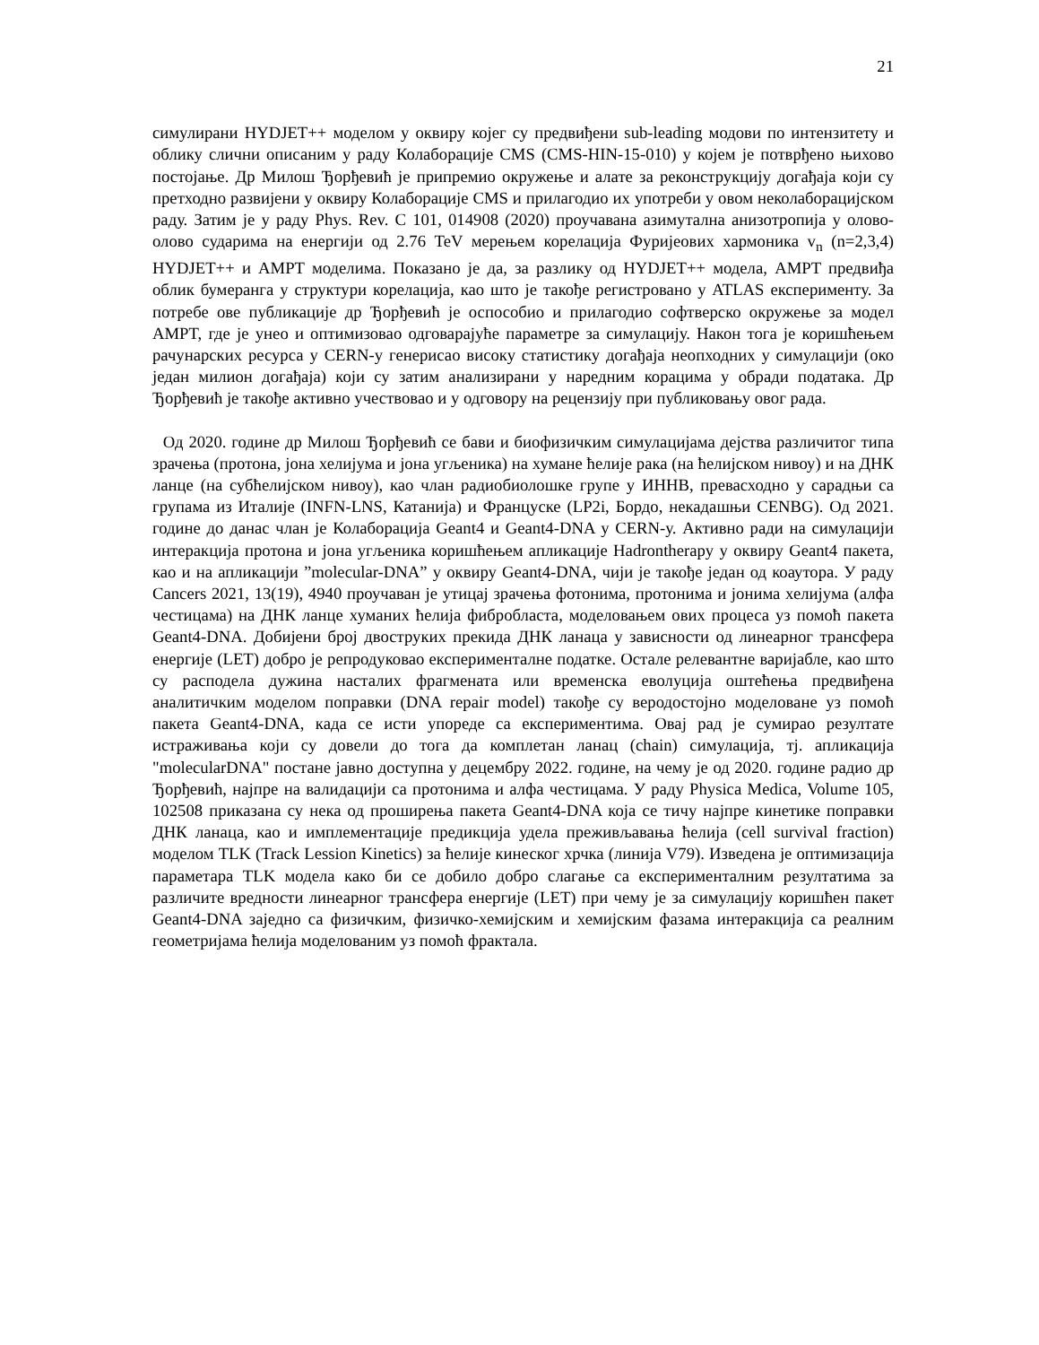21
симулирани HYDJET++ моделом у оквиру којег су предвиђени sub-leading модови по интензитету и облику слични описаним у раду Колаборације CMS (CMS-HIN-15-010) у којем је потврђено њихово постојање. Др Милош Ђорђевић је припремио окружење и алате за реконструкцију догађаја који су претходно развијени у оквиру Колаборације CMS и прилагодио их употреби у овом неколаборацијском раду. Затим је у раду Phys. Rev. C 101, 014908 (2020) проучавана азимутална анизотропија у олово-олово сударима на енергији од 2.76 TeV мерењем корелација Фуријеових хармоника v<sub>n</sub> (n=2,3,4) HYDJET++ и AMPT моделима. Показано је да, за разлику од HYDJET++ модела, AMPT предвиђа облик бумеранга у структури корелација, као што је такође регистровано у ATLAS експерименту. За потребе ове публикације др Ђорђевић је оспособио и прилагодио софтверско окружење за модел AMPT, где је унео и оптимизовао одговарајуће параметре за симулацију. Након тога је коришћењем рачунарских ресурса у CERN-у генерисао високу статистику догађаја неопходних у симулацији (око један милион догађаја) који су затим анализирани у наредним корацима у обради података. Др Ђорђевић је такође активно учествовао и у одговору на рецензију при публиковању овог рада.
Од 2020. године др Милош Ђорђевић се бави и биофизичким симулацијама дејства различитог типа зрачења (протона, јона хелијума и јона угљеника) на хумане ћелије рака (на ћелијском нивоу) и на ДНК ланце (на субћелијском нивоу), као члан радиобиолошке групе у ИННВ, превасходно у сарадњи са групама из Италије (INFN-LNS, Катанија) и Француске (LP2i, Бордо, некадашњи CENBG). Од 2021. године до данас члан је Колаборација Geant4 и Geant4-DNA у CERN-у. Активно ради на симулацији интеракција протона и јона угљеника коришћењем апликације Hadrontherapy у оквиру Geant4 пакета, као и на апликацији ”molecular-DNA” у оквиру Geant4-DNA, чији је такође један од коаутора. У раду Cancers 2021, 13(19), 4940 проучаван је утицај зрачења фотонима, протонима и јонима хелијума (алфа честицама) на ДНК ланце хуманих ћелија фибробласта, моделовањем ових процеса уз помоћ пакета Geant4-DNA. Добијени број двоструких прекида ДНК ланаца у зависности од линеарног трансфера енергије (LET) добро је репродуковао експерименталне податке. Остале релевантне варијабле, као што су расподела дужина насталих фрагмената или временска еволуција оштећења предвиђена аналитичким моделом поправки (DNA repair model) такође су веродостојно моделоване уз помоћ пакета Geant4-DNA, када се исти упореде са експериментима. Овај рад је сумирао резултате истраживања који су довели до тога да комплетан ланац (chain) симулација, тј. апликација "molecularDNA" постане јавно доступна у децембру 2022. године, на чему је од 2020. године радио др Ђорђевић, најпре на валидацији са протонима и алфа честицама. У раду Physica Medica, Volume 105, 102508 приказана су нека од проширења пакета Geant4-DNA која се тичу најпре кинетике поправки ДНК ланаца, као и имплементације предикција удела преживљавања ћелија (cell survival fraction) моделом TLK (Track Lession Kinetics) за ћелије кинеског хрчка (линија V79). Изведена је оптимизација параметара TLK модела како би се добило добро слагање са експерименталним резултатима за различите вредности линеарног трансфера енергије (LET) при чему је за симулацију коришћен пакет Geant4-DNA заједно са физичким, физичко-хемијским и хемијским фазама интеракција са реалним геометријама ћелија моделованим уз помоћ фрактала.